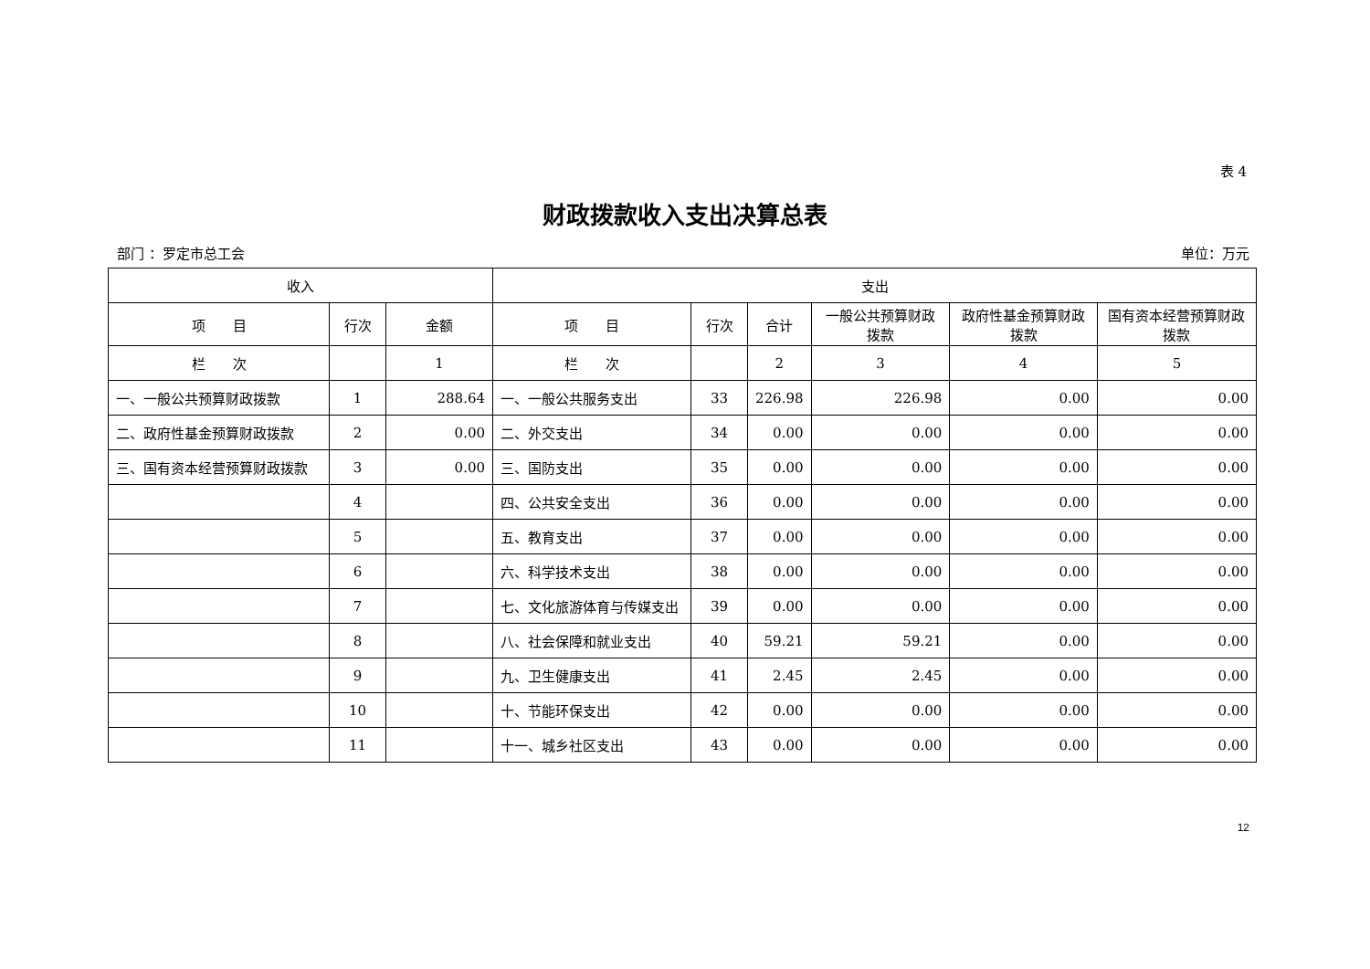表 4
财政拨款收入支出决算总表
部门 ：罗定市总工会 单位：万元
| 收入 | | | 支出 | | | | | |
| --- | --- | --- | --- | --- | --- | --- | --- | --- |
| 项 目 | 行次 | 金额 | 项 目 | 行次 | 合计 | 一般公共预算财政拨款 | 政府性基金预算财政拨款 | 国有资本经营预算财政拨款 |
| 栏 次 | | 1 | 栏 次 | | 2 | 3 | 4 | 5 |
| 一、一般公共预算财政拨款 | 1 | 288.64 | 一、一般公共服务支出 | 33 | 226.98 | 226.98 | 0.00 | 0.00 |
| 二、政府性基金预算财政拨款 | 2 | 0.00 | 二、外交支出 | 34 | 0.00 | 0.00 | 0.00 | 0.00 |
| 三、国有资本经营预算财政拨款 | 3 | 0.00 | 三、国防支出 | 35 | 0.00 | 0.00 | 0.00 | 0.00 |
| | 4 | | 四、公共安全支出 | 36 | 0.00 | 0.00 | 0.00 | 0.00 |
| | 5 | | 五、教育支出 | 37 | 0.00 | 0.00 | 0.00 | 0.00 |
| | 6 | | 六、科学技术支出 | 38 | 0.00 | 0.00 | 0.00 | 0.00 |
| | 7 | | 七、文化旅游体育与传媒支出 | 39 | 0.00 | 0.00 | 0.00 | 0.00 |
| | 8 | | 八、社会保障和就业支出 | 40 | 59.21 | 59.21 | 0.00 | 0.00 |
| | 9 | | 九、卫生健康支出 | 41 | 2.45 | 2.45 | 0.00 | 0.00 |
| | 10 | | 十、节能环保支出 | 42 | 0.00 | 0.00 | 0.00 | 0.00 |
| | 11 | | 十一、城乡社区支出 | 43 | 0.00 | 0.00 | 0.00 | 0.00 |
12